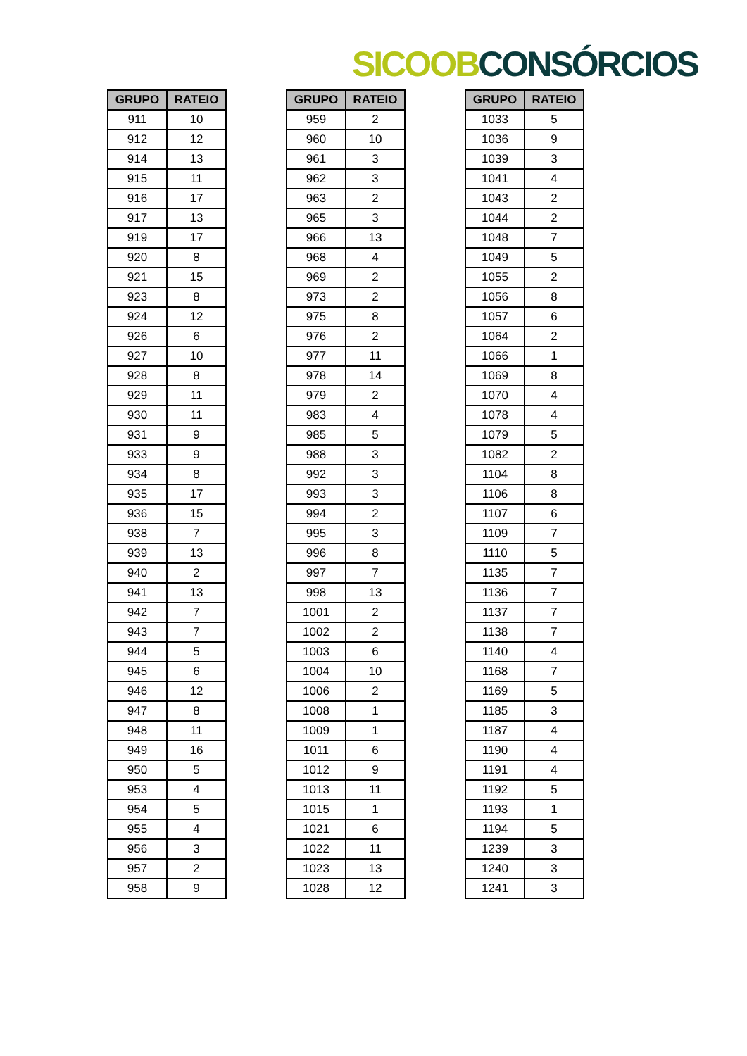SICOOB CONSÓRCIOS
| GRUPO | RATEIO |
| --- | --- |
| 911 | 10 |
| 912 | 12 |
| 914 | 13 |
| 915 | 11 |
| 916 | 17 |
| 917 | 13 |
| 919 | 17 |
| 920 | 8 |
| 921 | 15 |
| 923 | 8 |
| 924 | 12 |
| 926 | 6 |
| 927 | 10 |
| 928 | 8 |
| 929 | 11 |
| 930 | 11 |
| 931 | 9 |
| 933 | 9 |
| 934 | 8 |
| 935 | 17 |
| 936 | 15 |
| 938 | 7 |
| 939 | 13 |
| 940 | 2 |
| 941 | 13 |
| 942 | 7 |
| 943 | 7 |
| 944 | 5 |
| 945 | 6 |
| 946 | 12 |
| 947 | 8 |
| 948 | 11 |
| 949 | 16 |
| 950 | 5 |
| 953 | 4 |
| 954 | 5 |
| 955 | 4 |
| 956 | 3 |
| 957 | 2 |
| 958 | 9 |
| GRUPO | RATEIO |
| --- | --- |
| 959 | 2 |
| 960 | 10 |
| 961 | 3 |
| 962 | 3 |
| 963 | 2 |
| 965 | 3 |
| 966 | 13 |
| 968 | 4 |
| 969 | 2 |
| 973 | 2 |
| 975 | 8 |
| 976 | 2 |
| 977 | 11 |
| 978 | 14 |
| 979 | 2 |
| 983 | 4 |
| 985 | 5 |
| 988 | 3 |
| 992 | 3 |
| 993 | 3 |
| 994 | 2 |
| 995 | 3 |
| 996 | 8 |
| 997 | 7 |
| 998 | 13 |
| 1001 | 2 |
| 1002 | 2 |
| 1003 | 6 |
| 1004 | 10 |
| 1006 | 2 |
| 1008 | 1 |
| 1009 | 1 |
| 1011 | 6 |
| 1012 | 9 |
| 1013 | 11 |
| 1015 | 1 |
| 1021 | 6 |
| 1022 | 11 |
| 1023 | 13 |
| 1028 | 12 |
| GRUPO | RATEIO |
| --- | --- |
| 1033 | 5 |
| 1036 | 9 |
| 1039 | 3 |
| 1041 | 4 |
| 1043 | 2 |
| 1044 | 2 |
| 1048 | 7 |
| 1049 | 5 |
| 1055 | 2 |
| 1056 | 8 |
| 1057 | 6 |
| 1064 | 2 |
| 1066 | 1 |
| 1069 | 8 |
| 1070 | 4 |
| 1078 | 4 |
| 1079 | 5 |
| 1082 | 2 |
| 1104 | 8 |
| 1106 | 8 |
| 1107 | 6 |
| 1109 | 7 |
| 1110 | 5 |
| 1135 | 7 |
| 1136 | 7 |
| 1137 | 7 |
| 1138 | 7 |
| 1140 | 4 |
| 1168 | 7 |
| 1169 | 5 |
| 1185 | 3 |
| 1187 | 4 |
| 1190 | 4 |
| 1191 | 4 |
| 1192 | 5 |
| 1193 | 1 |
| 1194 | 5 |
| 1239 | 3 |
| 1240 | 3 |
| 1241 | 3 |